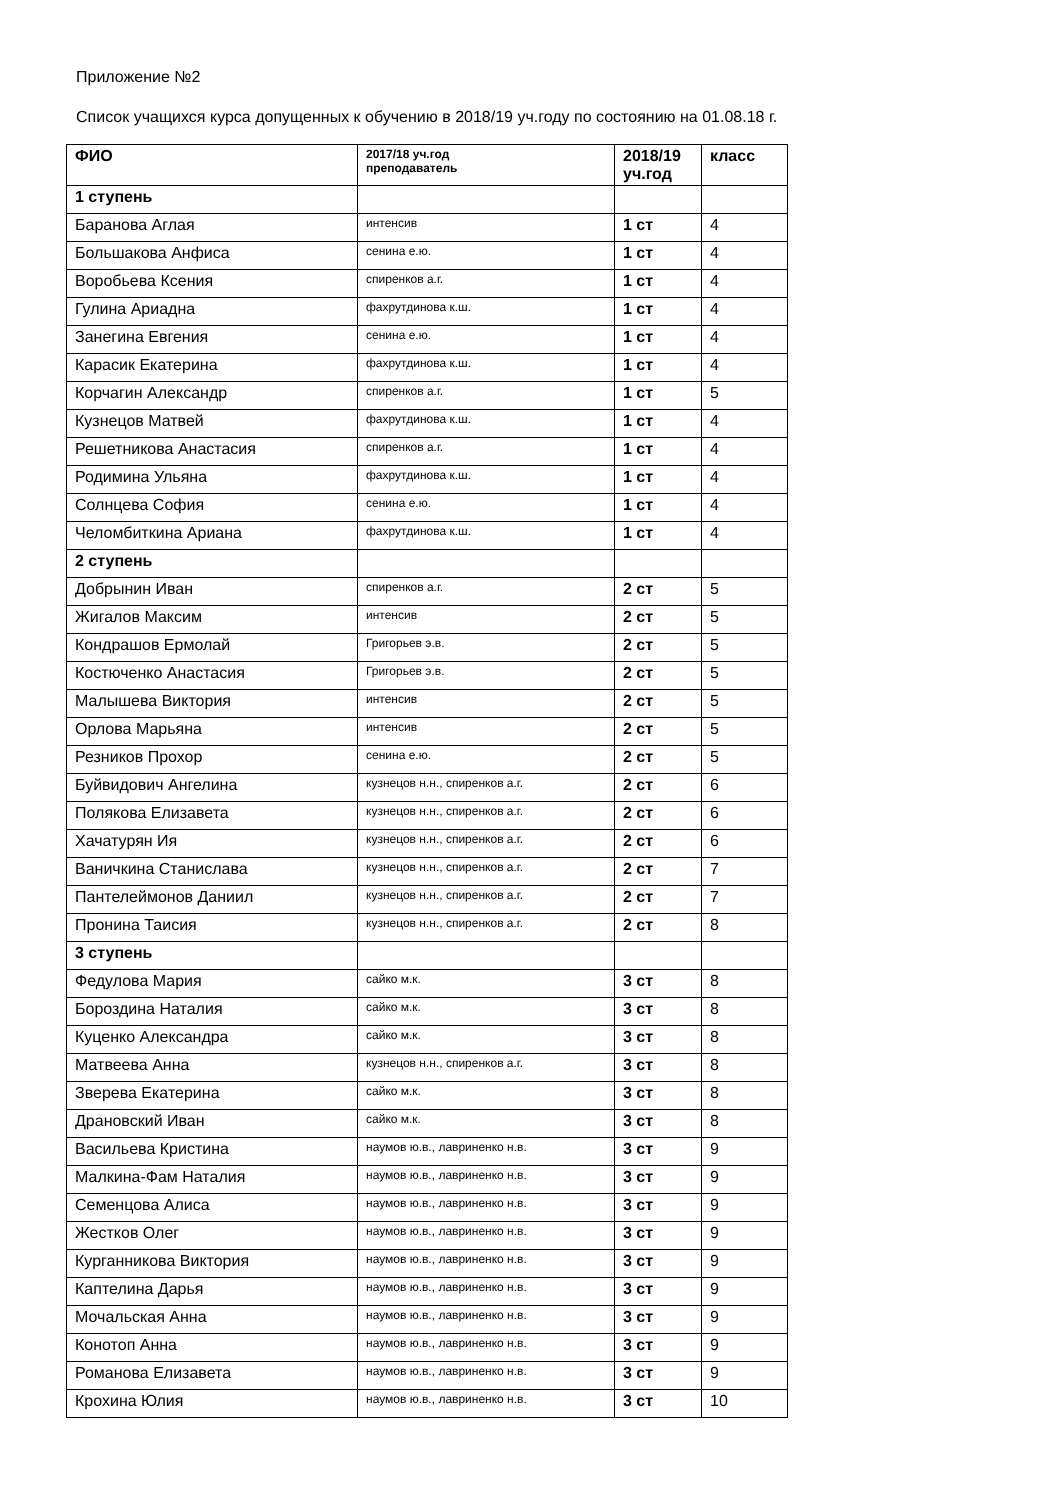Приложение №2
Список учащихся курса допущенных к обучению в 2018/19 уч.году по состоянию на 01.08.18 г.
| ФИО | 2017/18 уч.год преподаватель | 2018/19 уч.год | класс |
| --- | --- | --- | --- |
| 1 ступень | | | |
| Баранова Аглая | интенсив | 1 ст | 4 |
| Большакова Анфиса | сенина е.ю. | 1 ст | 4 |
| Воробьева Ксения | спиренков а.г. | 1 ст | 4 |
| Гулина Ариадна | фахрутдинова к.ш. | 1 ст | 4 |
| Занегина Евгения | сенина е.ю. | 1 ст | 4 |
| Карасик Екатерина | фахрутдинова к.ш. | 1 ст | 4 |
| Корчагин Александр | спиренков а.г. | 1 ст | 5 |
| Кузнецов Матвей | фахрутдинова к.ш. | 1 ст | 4 |
| Решетникова Анастасия | спиренков а.г. | 1 ст | 4 |
| Родимина Ульяна | фахрутдинова к.ш. | 1 ст | 4 |
| Солнцева София | сенина е.ю. | 1 ст | 4 |
| Челомбиткина Ариана | фахрутдинова к.ш. | 1 ст | 4 |
| 2 ступень | | | |
| Добрынин Иван | спиренков а.г. | 2 ст | 5 |
| Жигалов Максим | интенсив | 2 ст | 5 |
| Кондрашов Ермолай | Григорьев э.в. | 2 ст | 5 |
| Костюченко Анастасия | Григорьев э.в. | 2 ст | 5 |
| Малышева Виктория | интенсив | 2 ст | 5 |
| Орлова Марьяна | интенсив | 2 ст | 5 |
| Резников Прохор | сенина е.ю. | 2 ст | 5 |
| Буйвидович Ангелина | кузнецов н.н., спиренков а.г. | 2 ст | 6 |
| Полякова Елизавета | кузнецов н.н., спиренков а.г. | 2 ст | 6 |
| Хачатурян Ия | кузнецов н.н., спиренков а.г. | 2 ст | 6 |
| Ваничкина Станислава | кузнецов н.н., спиренков а.г. | 2 ст | 7 |
| Пантелеймонов Даниил | кузнецов н.н., спиренков а.г. | 2 ст | 7 |
| Пронина Таисия | кузнецов н.н., спиренков а.г. | 2 ст | 8 |
| 3 ступень | | | |
| Федулова Мария | сайко м.к. | 3 ст | 8 |
| Бороздина Наталия | сайко м.к. | 3 ст | 8 |
| Куценко Александра | сайко м.к. | 3 ст | 8 |
| Матвеева Анна | кузнецов н.н., спиренков а.г. | 3 ст | 8 |
| Зверева Екатерина | сайко м.к. | 3 ст | 8 |
| Драновский Иван | сайко м.к. | 3 ст | 8 |
| Васильева Кристина | наумов ю.в., лавриненко н.в. | 3 ст | 9 |
| Малкина-Фам Наталия | наумов ю.в., лавриненко н.в. | 3 ст | 9 |
| Семенцова Алиса | наумов ю.в., лавриненко н.в. | 3 ст | 9 |
| Жестков Олег | наумов ю.в., лавриненко н.в. | 3 ст | 9 |
| Курганникова Виктория | наумов ю.в., лавриненко н.в. | 3 ст | 9 |
| Каптелина Дарья | наумов ю.в., лавриненко н.в. | 3 ст | 9 |
| Мочальская Анна | наумов ю.в., лавриненко н.в. | 3 ст | 9 |
| Конотоп Анна | наумов ю.в., лавриненко н.в. | 3 ст | 9 |
| Романова Елизавета | наумов ю.в., лавриненко н.в. | 3 ст | 9 |
| Крохина Юлия | наумов ю.в., лавриненко н.в. | 3 ст | 10 |